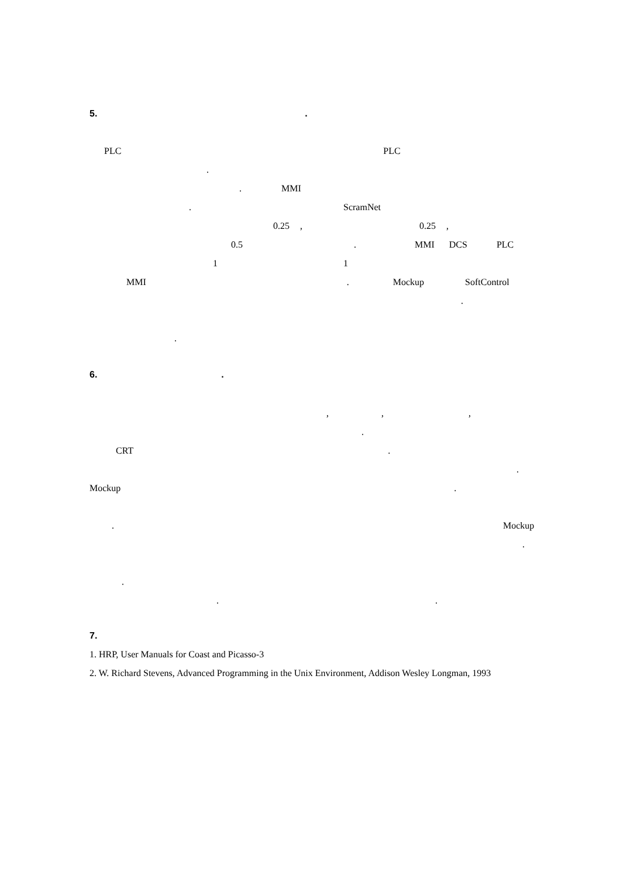5..
PLC PLC
.
. MMI
. ScramNet
0.25, 0.25,
0.5. MMI DCS PLC
1 1
MMI. Mockup SoftControl
.
.
6..
,,,
.
CRT.
.
Mockup.
. Mockup
.
.
..
7.
1. HRP, User Manuals for Coast and Picasso-3
2. W. Richard Stevens, Advanced Programming in the Unix Environment, Addison Wesley Longman, 1993